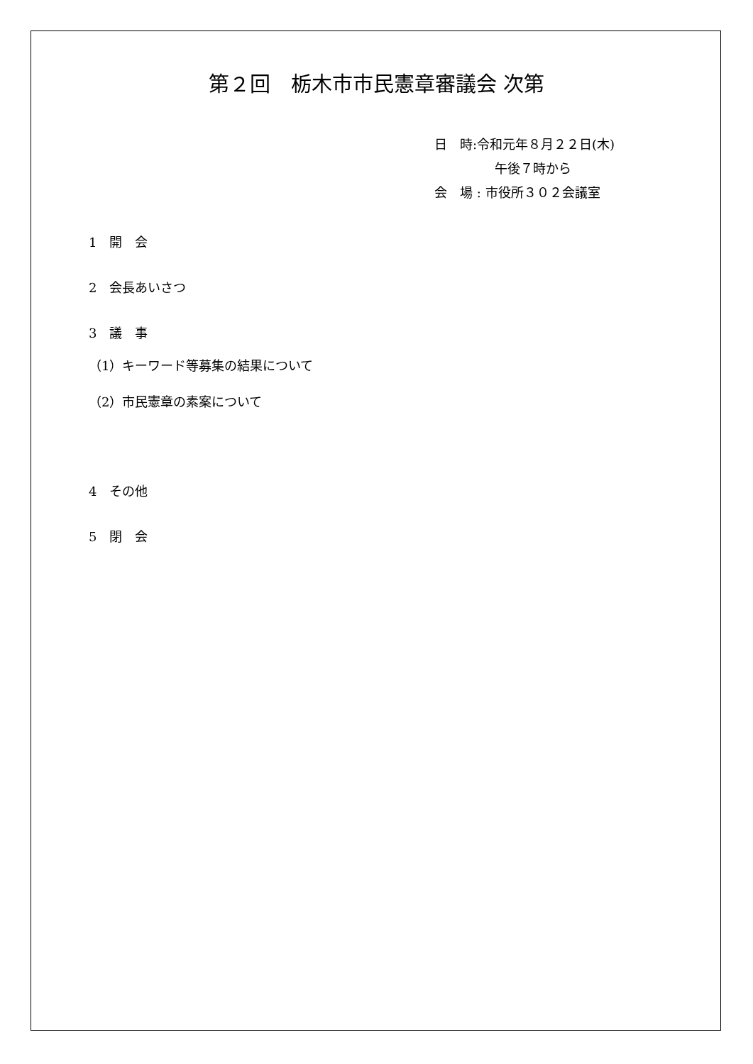第２回　栃木市市民憲章審議会 次第
日　時:令和元年８月２２日(木)
午後７時から
会　場 : 市役所３０２会議室
1　開　会
2　会長あいさつ
3　議　事
（1）キーワード等募集の結果について
（2）市民憲章の素案について
4　その他
5　閉　会